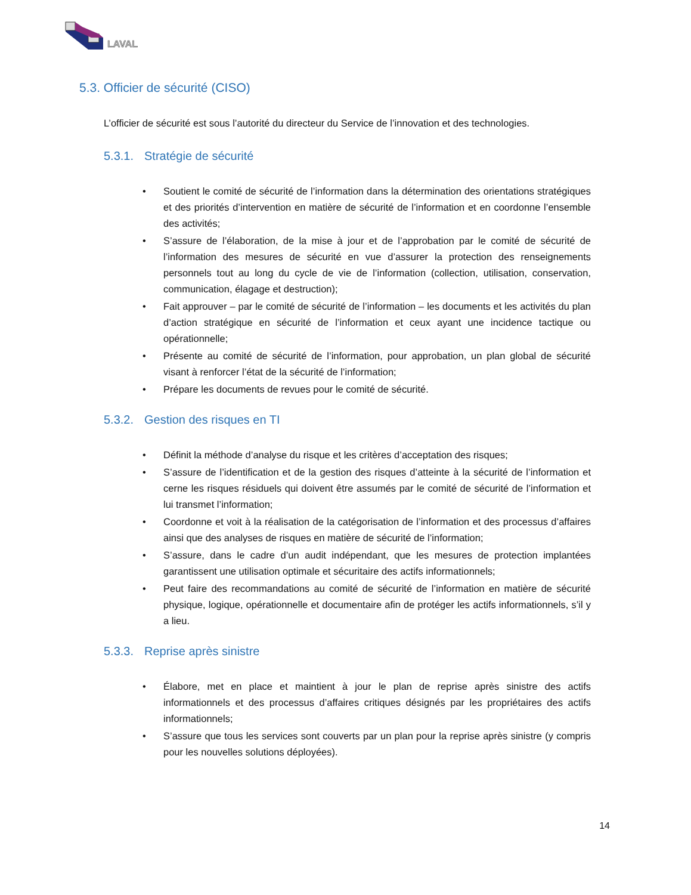LAVAL
5.3. Officier de sécurité (CISO)
L’officier de sécurité est sous l’autorité du directeur du Service de l’innovation et des technologies.
5.3.1. Stratégie de sécurité
• Soutient le comité de sécurité de l’information dans la détermination des orientations stratégiques et des priorités d’intervention en matière de sécurité de l’information et en coordonne l’ensemble des activités;
• S’assure de l’élaboration, de la mise à jour et de l’approbation par le comité de sécurité de l’information des mesures de sécurité en vue d’assurer la protection des renseignements personnels tout au long du cycle de vie de l’information (collection, utilisation, conservation, communication, élagage et destruction);
• Fait approuver – par le comité de sécurité de l’information – les documents et les activités du plan d’action stratégique en sécurité de l’information et ceux ayant une incidence tactique ou opérationnelle;
• Présente au comité de sécurité de l’information, pour approbation, un plan global de sécurité visant à renforcer l’état de la sécurité de l’information;
• Prépare les documents de revues pour le comité de sécurité.
5.3.2. Gestion des risques en TI
• Définit la méthode d’analyse du risque et les critères d’acceptation des risques;
• S’assure de l’identification et de la gestion des risques d’atteinte à la sécurité de l’information et cerne les risques résiduels qui doivent être assumés par le comité de sécurité de l’information et lui transmet l’information;
• Coordonne et voit à la réalisation de la catégorisation de l’information et des processus d’affaires ainsi que des analyses de risques en matière de sécurité de l’information;
• S’assure, dans le cadre d’un audit indépendant, que les mesures de protection implantées garantissent une utilisation optimale et sécuritaire des actifs informationnels;
• Peut faire des recommandations au comité de sécurité de l’information en matière de sécurité physique, logique, opérationnelle et documentaire afin de protéger les actifs informationnels, s’il y a lieu.
5.3.3. Reprise après sinistre
• Élabore, met en place et maintient à jour le plan de reprise après sinistre des actifs informationnels et des processus d’affaires critiques désignés par les propriétaires des actifs informationnels;
• S’assure que tous les services sont couverts par un plan pour la reprise après sinistre (y compris pour les nouvelles solutions déployées).
14